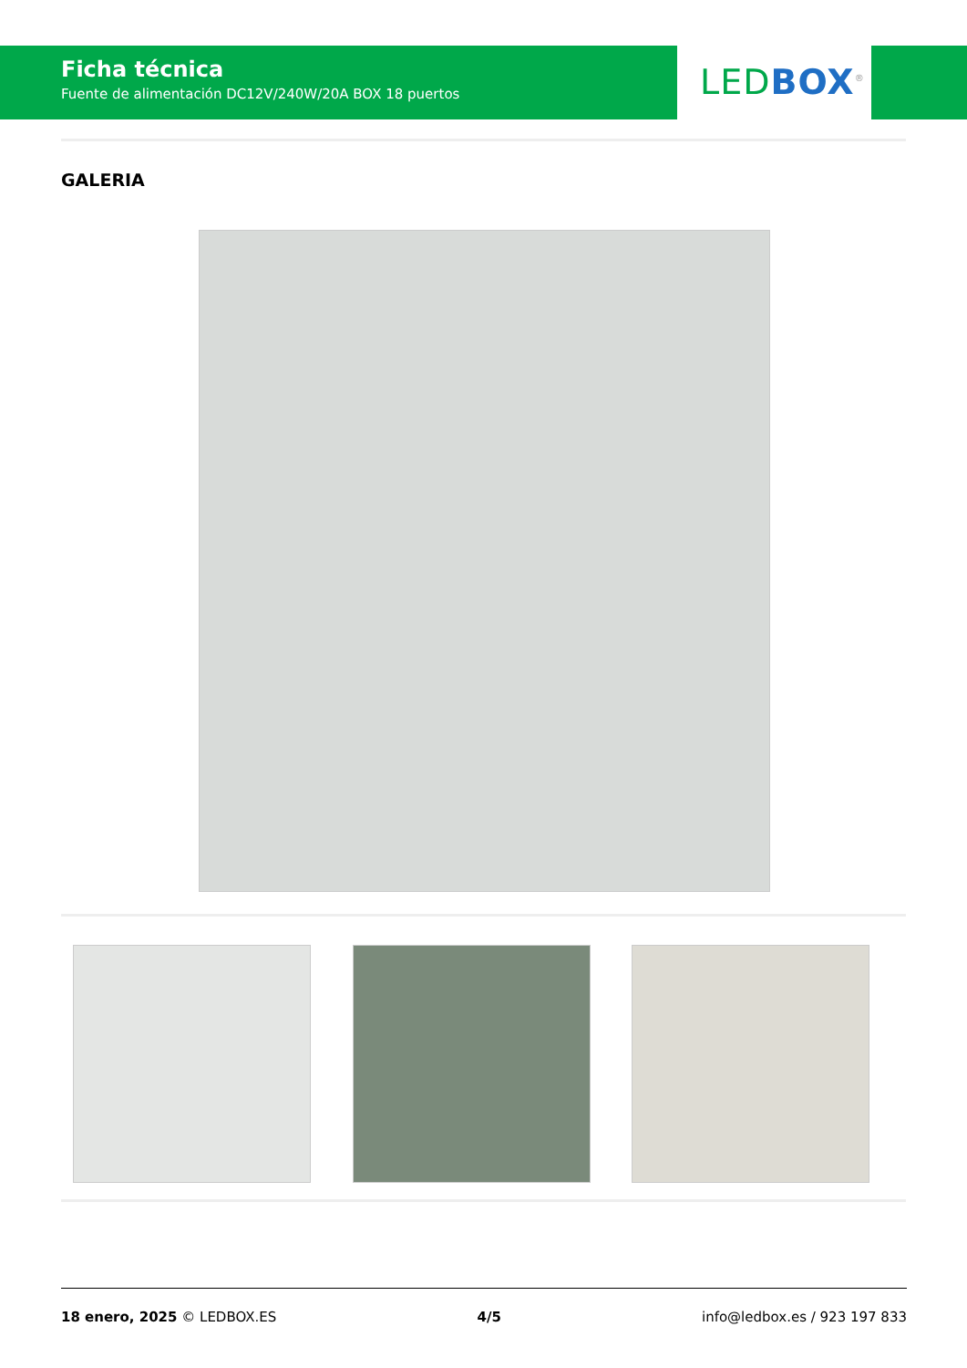Ficha técnica
Fuente de alimentación DC12V/240W/20A BOX 18 puertos
LEDBOX<sup>®</sup>
GALERIA
18 enero, 2025 © LEDBOX.ES 4/5 info@ledbox.es / 923 197 833